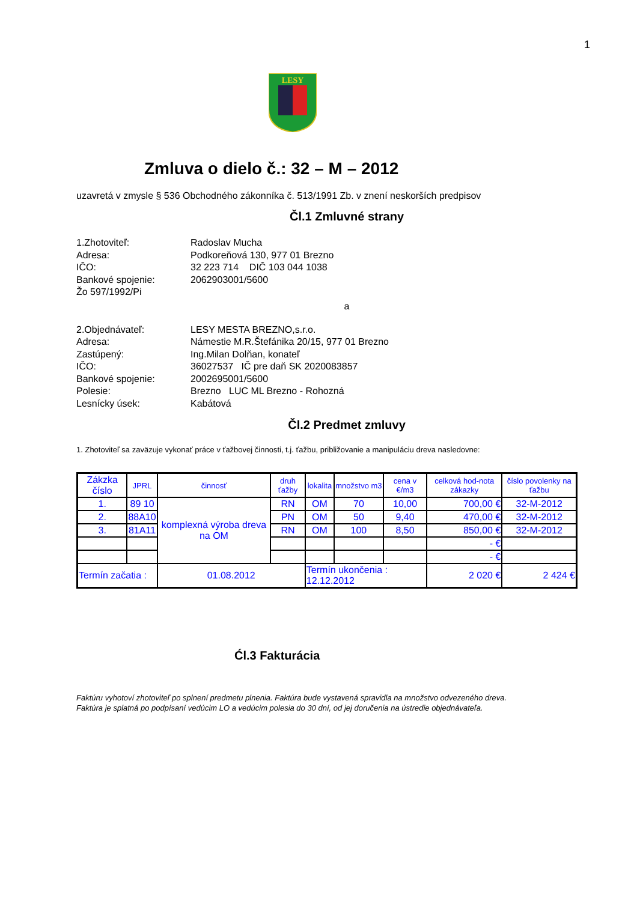1
LESY
Zmluva o dielo č.: 32 – M – 2012
uzavretá v zmysle § 536 Obchodného zákonníka č. 513/1991 Zb. v znení neskorších predpisov
Čl.1 Zmluvné strany
1.Zhotoviteľ: Radoslav Mucha Adresa: Podkoreňová 130, 977 01 Brezno IČO: 32 223 714 DIČ 103 044 1038 Bankové spojenie: 2062903001/5600 Žo 597/1992/Pi
a
2.Objednávateľ: LESY MESTA BREZNO,s.r.o. Adresa: Námestie M.R.Štefánika 20/15, 977 01 Brezno Zastúpený: Ing.Milan Dolňan, konateľ IČO: 36027537 IČ pre daň SK 2020083857 Bankové spojenie: 2002695001/5600 Polesie: Brezno LUC ML Brezno - Rohozná Lesnícky úsek: Kabátová
Čl.2 Predmet zmluvy
1. Zhotoviteľ sa zaväzuje vykonať práce v ťažbovej činnosti, t.j. ťažbu, približovanie a manipuláciu dreva nasledovne:
| Zákzka číslo | JPRL | činnosť | druh ťažby | lokalita | množstvo m3 | cena v €/m3 | celková hod-nota zákazky | číslo povolenky na ťažbu |
| --- | --- | --- | --- | --- | --- | --- | --- | --- |
| 1. | 89 10 | komplexná výroba dreva na OM | RN | OM | 70 | 10,00 | 700,00 € | 32-M-2012 |
| 2. | 88A10 | | PN | OM | 50 | 9,40 | 470,00 € | 32-M-2012 |
| 3. | 81A11 | | RN | OM | 100 | 8,50 | 850,00 € | 32-M-2012 |
| | | | | | | | - € | |
| | | | | | | | - € | |
| Termín začatia : | | 01.08.2012 | | Termín ukončenia : 12.12.2012 | | | 2 020 € | 2 424 € |
Ćl.3 Fakturácia
Faktúru vyhotoví zhotoviteľ po splnení predmetu plnenia. Faktúra bude vystavená spravidla na množstvo odvezeného dreva.
Faktúra je splatná po podpísaní vedúcim LO a vedúcim polesia do 30 dní, od jej doručenia na ústredie objednávateľa.